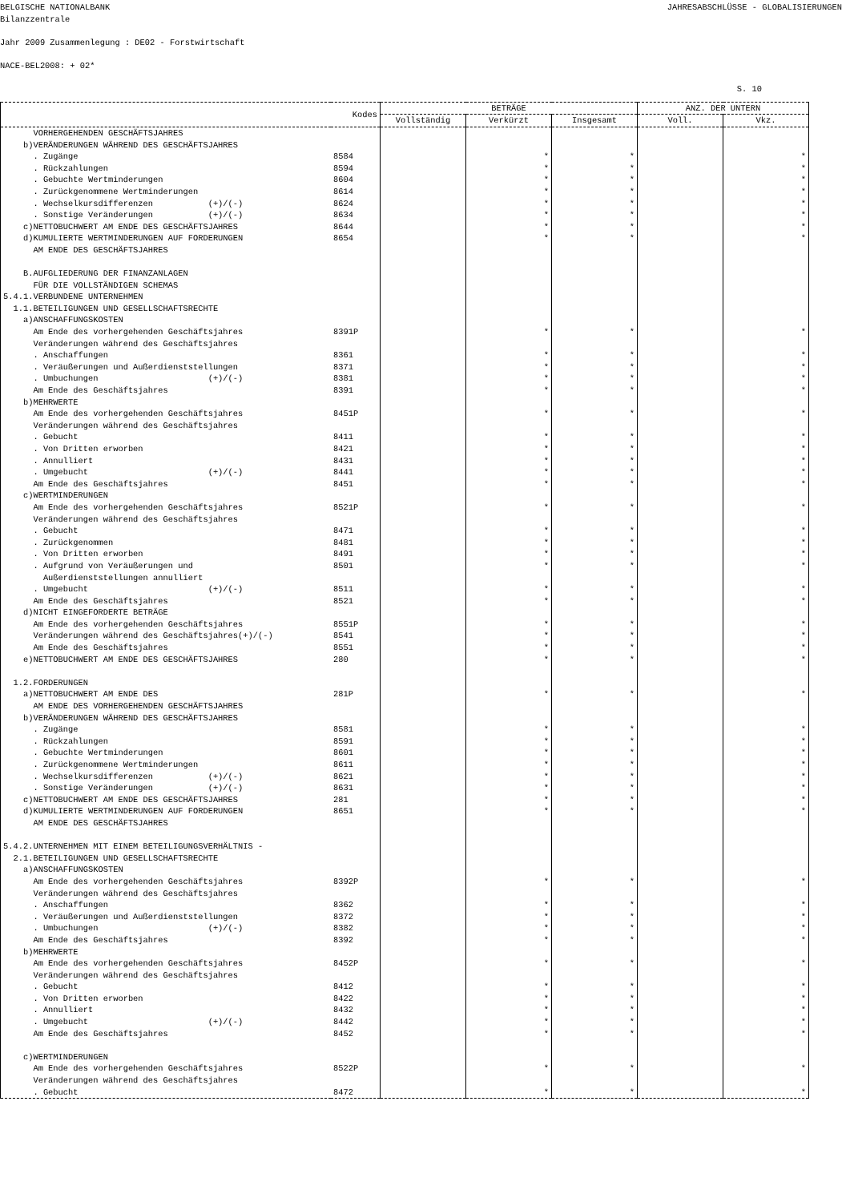BELGISCHE NATIONALBANK JAHRESABSCHLÜSSE - GLOBALISIERUNGEN
Bilanzzentrale
Jahr 2009 Zusammenlegung : DE02 - Forstwirtschaft
NACE-BEL2008: + 02*
S. 10
| | Kodes | BETRÄGE | | | ANZ. DER UNTERN | |
| --- | --- | --- | --- | --- | --- | --- |
| | | Vollständig | Verkürzt | Insgesamt | Voll. | Vkz. |
| VORHERGEHENDEN GESCHÄFTSJAHRES | | | | | | |
| b)VERÄNDERUNGEN WÄHREND DES GESCHÄFTSJAHRES | | | | | | |
| . Zugänge | 8584 | | * | * | | * |
| . Rückzahlungen | 8594 | | * | * | | * |
| . Gebuchte Wertminderungen | 8604 | | * | * | | * |
| . Zurückgenommene Wertminderungen | 8614 | | * | * | | * |
| . Wechselkursdifferenzen (+)/(-) | 8624 | | * | * | | * |
| . Sonstige Veränderungen (+)/(-) | 8634 | | * | * | | * |
| c)NETTOBUCHWERT AM ENDE DES GESCHÄFTSJAHRES | 8644 | | * | * | | * |
| d)KUMULIERTE WERTMINDERUNGEN AUF FORDERUNGEN | 8654 | | * | * | | * |
| AM ENDE DES GESCHÄFTSJAHRES | | | | | | |
| B.AUFGLIEDERUNG DER FINANZANLAGEN | | | | | | |
| FÜR DIE VOLLSTÄNDIGEN SCHEMAS | | | | | | |
| 5.4.1.VERBUNDENE UNTERNEHMEN | | | | | | |
| 1.1.BETEILIGUNGEN UND GESELLSCHAFTSRECHTE | | | | | | |
| a)ANSCHAFFUNGSKOSTEN | | | | | | |
| Am Ende des vorhergehenden Geschäftsjahres | 8391P | | * | * | | * |
| Veränderungen während des Geschäftsjahres | | | | | | |
| . Anschaffungen | 8361 | | * | * | | * |
| . Veräußerungen und Außerdienststellungen | 8371 | | * | * | | * |
| . Umbuchungen (+)/(-) | 8381 | | * | * | | * |
| Am Ende des Geschäftsjahres | 8391 | | * | * | | * |
| b)MEHRWERTE | | | | | | |
| Am Ende des vorhergehenden Geschäftsjahres | 8451P | | * | * | | * |
| Veränderungen während des Geschäftsjahres | | | | | | |
| . Gebucht | 8411 | | * | * | | * |
| . Von Dritten erworben | 8421 | | * | * | | * |
| . Annulliert | 8431 | | * | * | | * |
| . Umgebucht (+)/(-) | 8441 | | * | * | | * |
| Am Ende des Geschäftsjahres | 8451 | | * | * | | * |
| c)WERTMINDERUNGEN | | | | | | |
| Am Ende des vorhergehenden Geschäftsjahres | 8521P | | * | * | | * |
| Veränderungen während des Geschäftsjahres | | | | | | |
| . Gebucht | 8471 | | * | * | | * |
| . Zurückgenommen | 8481 | | * | * | | * |
| . Von Dritten erworben | 8491 | | * | * | | * |
| . Aufgrund von Veräußerungen und | 8501 | | * | * | | * |
| Außerdienststellungen annulliert | | | | | | |
| . Umgebucht (+)/(-) | 8511 | | * | * | | * |
| Am Ende des Geschäftsjahres | 8521 | | * | * | | * |
| d)NICHT EINGEFORDERTE BETRÄGE | | | | | | |
| Am Ende des vorhergehenden Geschäftsjahres | 8551P | | * | * | | * |
| Veränderungen während des Geschäftsjahres(+)/(-) | 8541 | | * | * | | * |
| Am Ende des Geschäftsjahres | 8551 | | * | * | | * |
| e)NETTOBUCHWERT AM ENDE DES GESCHÄFTSJAHRES | 280 | | * | * | | * |
| 1.2.FORDERUNGEN | | | | | | |
| a)NETTOBUCHWERT AM ENDE DES | 281P | | * | * | | * |
| AM ENDE DES VORHERGEHENDEN GESCHÄFTSJAHRES | | | | | | |
| b)VERÄNDERUNGEN WÄHREND DES GESCHÄFTSJAHRES | | | | | | |
| . Zugänge | 8581 | | * | * | | * |
| . Rückzahlungen | 8591 | | * | * | | * |
| . Gebuchte Wertminderungen | 8601 | | * | * | | * |
| . Zurückgenommene Wertminderungen | 8611 | | * | * | | * |
| . Wechselkursdifferenzen (+)/(-) | 8621 | | * | * | | * |
| . Sonstige Veränderungen (+)/(-) | 8631 | | * | * | | * |
| c)NETTOBUCHWERT AM ENDE DES GESCHÄFTSJAHRES | 281 | | * | * | | * |
| d)KUMULIERTE WERTMINDERUNGEN AUF FORDERUNGEN | 8651 | | * | * | | * |
| AM ENDE DES GESCHÄFTSJAHRES | | | | | | |
| 5.4.2.UNTERNEHMEN MIT EINEM BETEILIGUNGSVERHÄLTNIS - | | | | | | |
| 2.1.BETEILIGUNGEN UND GESELLSCHAFTSRECHTE | | | | | | |
| a)ANSCHAFFUNGSKOSTEN | | | | | | |
| Am Ende des vorhergehenden Geschäftsjahres | 8392P | | * | * | | * |
| Veränderungen während des Geschäftsjahres | | | | | | |
| . Anschaffungen | 8362 | | * | * | | * |
| . Veräußerungen und Außerdienststellungen | 8372 | | * | * | | * |
| . Umbuchungen (+)/(-) | 8382 | | * | * | | * |
| Am Ende des Geschäftsjahres | 8392 | | * | * | | * |
| b)MEHRWERTE | | | | | | |
| Am Ende des vorhergehenden Geschäftsjahres | 8452P | | * | * | | * |
| Veränderungen während des Geschäftsjahres | | | | | | |
| . Gebucht | 8412 | | * | * | | * |
| . Von Dritten erworben | 8422 | | * | * | | * |
| . Annulliert | 8432 | | * | * | | * |
| . Umgebucht (+)/(-) | 8442 | | * | * | | * |
| Am Ende des Geschäftsjahres | 8452 | | * | * | | * |
| c)WERTMINDERUNGEN | | | | | | |
| Am Ende des vorhergehenden Geschäftsjahres | 8522P | | * | * | | * |
| Veränderungen während des Geschäftsjahres | | | | | | |
| . Gebucht | 8472 | | * | * | | * |